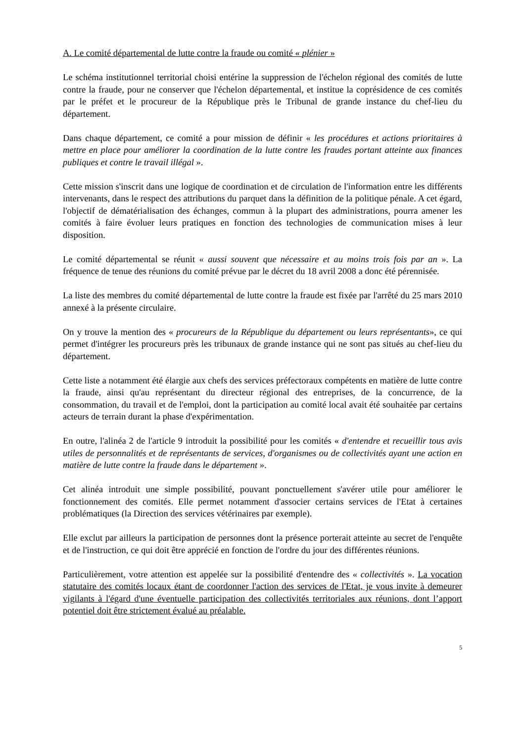A. Le comité départemental de lutte contre la fraude ou comité « plénier »
Le schéma institutionnel territorial choisi entérine la suppression de l'échelon régional des comités de lutte contre la fraude, pour ne conserver que l'échelon départemental, et institue la coprésidence de ces comités par le préfet et le procureur de la République près le Tribunal de grande instance du chef-lieu du département.
Dans chaque département, ce comité a pour mission de définir « les procédures et actions prioritaires à mettre en place pour améliorer la coordination de la lutte contre les fraudes portant atteinte aux finances publiques et contre le travail illégal ».
Cette mission s'inscrit dans une logique de coordination et de circulation de l'information entre les différents intervenants, dans le respect des attributions du parquet dans la définition de la politique pénale. A cet égard, l'objectif de dématérialisation des échanges, commun à la plupart des administrations, pourra amener les comités à faire évoluer leurs pratiques en fonction des technologies de communication mises à leur disposition.
Le comité départemental se réunit « aussi souvent que nécessaire et au moins trois fois par an ». La fréquence de tenue des réunions du comité prévue par le décret du 18 avril 2008 a donc été pérennisée.
La liste des membres du comité départemental de lutte contre la fraude est fixée par l'arrêté du 25 mars 2010 annexé à la présente circulaire.
On y trouve la mention des « procureurs de la République du département ou leurs représentants», ce qui permet d'intégrer les procureurs près les tribunaux de grande instance qui ne sont pas situés au chef-lieu du département.
Cette liste a notamment été élargie aux chefs des services préfectoraux compétents en matière de lutte contre la fraude, ainsi qu'au représentant du directeur régional des entreprises, de la concurrence, de la consommation, du travail et de l'emploi, dont la participation au comité local avait été souhaitée par certains acteurs de terrain durant la phase d'expérimentation.
En outre, l'alinéa 2 de l'article 9 introduit la possibilité pour les comités « d'entendre et recueillir tous avis utiles de personnalités et de représentants de services, d'organismes ou de collectivités ayant une action en matière de lutte contre la fraude dans le département ».
Cet alinéa introduit une simple possibilité, pouvant ponctuellement s'avérer utile pour améliorer le fonctionnement des comités. Elle permet notamment d'associer certains services de l'Etat à certaines problématiques (la Direction des services vétérinaires par exemple).
Elle exclut par ailleurs la participation de personnes dont la présence porterait atteinte au secret de l'enquête et de l'instruction, ce qui doit être apprécié en fonction de l'ordre du jour des différentes réunions.
Particulièrement, votre attention est appelée sur la possibilité d'entendre des « collectivités ». La vocation statutaire des comités locaux étant de coordonner l'action des services de l'Etat, je vous invite à demeurer vigilants à l'égard d'une éventuelle participation des collectivités territoriales aux réunions, dont l’apport potentiel doit être strictement évalué au préalable.
5